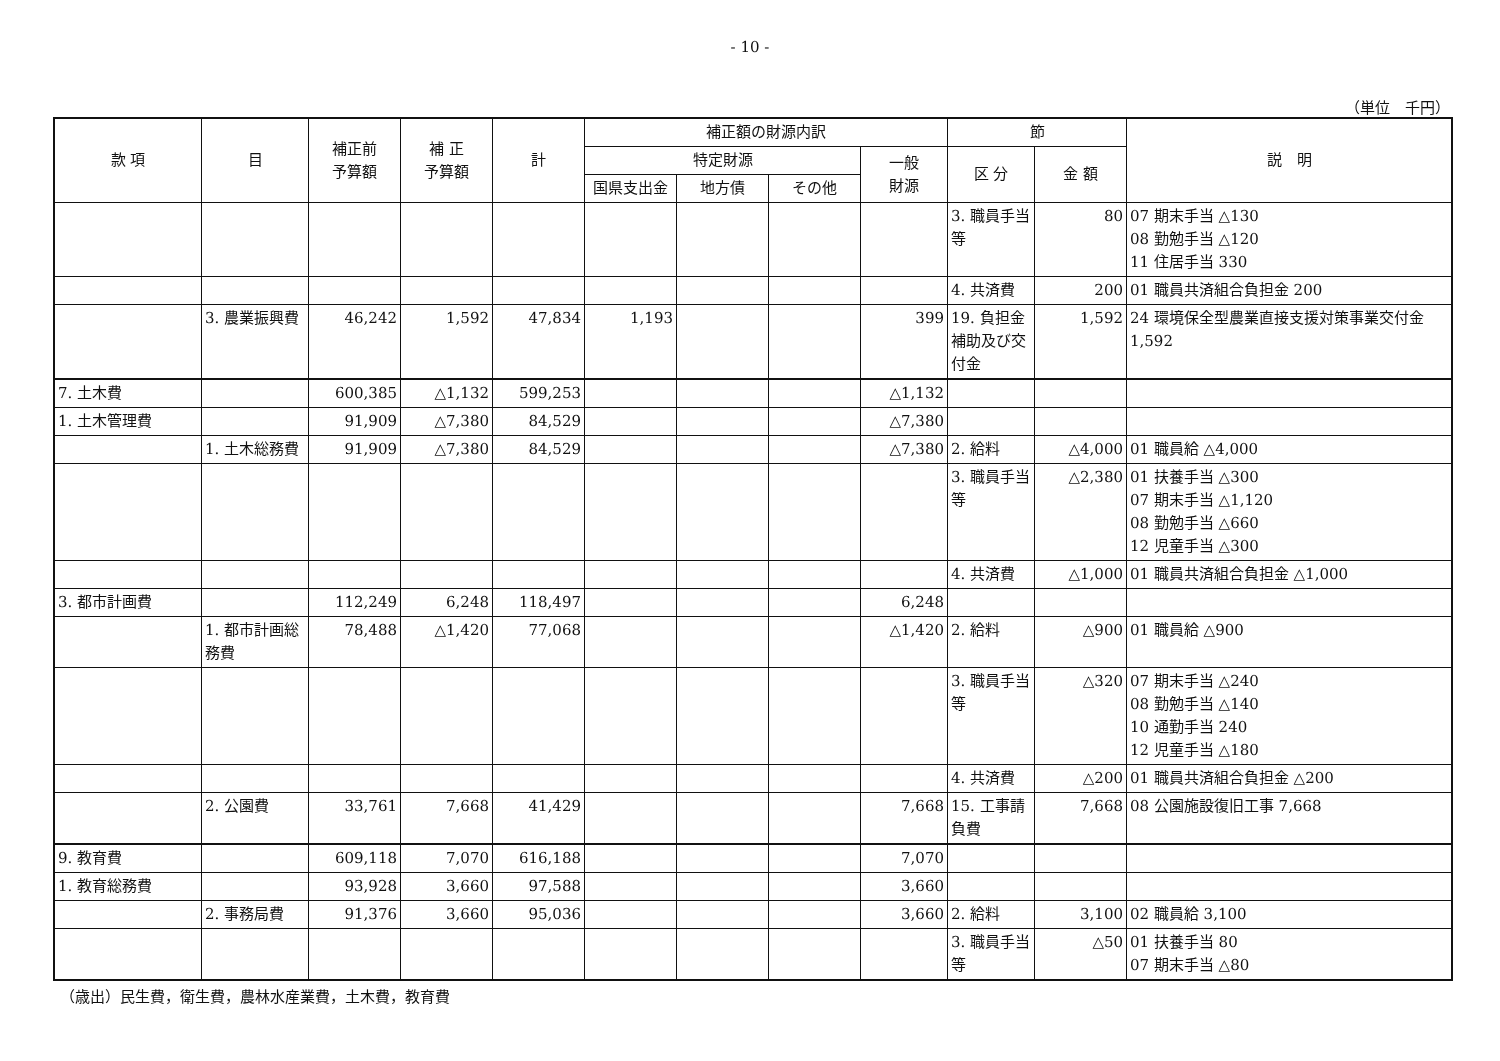- 10 -
（単位　千円）
| 款 項 | 目 | 補正前 予算額 | 補 正 予算額 | 計 | 補正額の財源内訳 | | | | 節 | | 説 明 |
| --- | --- | --- | --- | --- | --- | --- | --- | --- | --- | --- | --- |
| | | | | | 特定財源 | | | 一般 財源 | 区 分 | 金 額 | |
| | | | | | 国県支出金 | 地方債 | その他 | | | | |
| | | | | | | | | | 3. 職員手当等 | 80 | 07 期末手当 △130 08 勤勉手当 △120 11 住居手当 330 |
| | | | | | | | | | 4. 共済費 | 200 | 01 職員共済組合負担金 200 |
| | 3. 農業振興費 | 46,242 | 1,592 | 47,834 | 1,193 | | | 399 | 19. 負担金補助及び交付金 | 1,592 | 24 環境保全型農業直接支援対策事業交付金 1,592 |
| 7. 土木費 | | 600,385 | △1,132 | 599,253 | | | | △1,132 | | | |
| 1. 土木管理費 | | 91,909 | △7,380 | 84,529 | | | | △7,380 | | | |
| | 1. 土木総務費 | 91,909 | △7,380 | 84,529 | | | | △7,380 | 2. 給料 | △4,000 | 01 職員給 △4,000 |
| | | | | | | | | | 3. 職員手当等 | △2,380 | 01 扶養手当 △300 07 期末手当 △1,120 08 勤勉手当 △660 12 児童手当 △300 |
| | | | | | | | | | 4. 共済費 | △1,000 | 01 職員共済組合負担金 △1,000 |
| 3. 都市計画費 | | 112,249 | 6,248 | 118,497 | | | | 6,248 | | | |
| | 1. 都市計画総務費 | 78,488 | △1,420 | 77,068 | | | | △1,420 | 2. 給料 | △900 | 01 職員給 △900 |
| | | | | | | | | | 3. 職員手当等 | △320 | 07 期末手当 △240 08 勤勉手当 △140 10 通勤手当 240 12 児童手当 △180 |
| | | | | | | | | | 4. 共済費 | △200 | 01 職員共済組合負担金 △200 |
| | 2. 公園費 | 33,761 | 7,668 | 41,429 | | | | 7,668 | 15. 工事請負費 | 7,668 | 08 公園施設復旧工事 7,668 |
| 9. 教育費 | | 609,118 | 7,070 | 616,188 | | | | 7,070 | | | |
| 1. 教育総務費 | | 93,928 | 3,660 | 97,588 | | | | 3,660 | | | |
| | 2. 事務局費 | 91,376 | 3,660 | 95,036 | | | | 3,660 | 2. 給料 | 3,100 | 02 職員給 3,100 |
| | | | | | | | | | 3. 職員手当等 | △50 | 01 扶養手当 80 07 期末手当 △80 |
（歳出）民生費，衛生費，農林水産業費，土木費，教育費